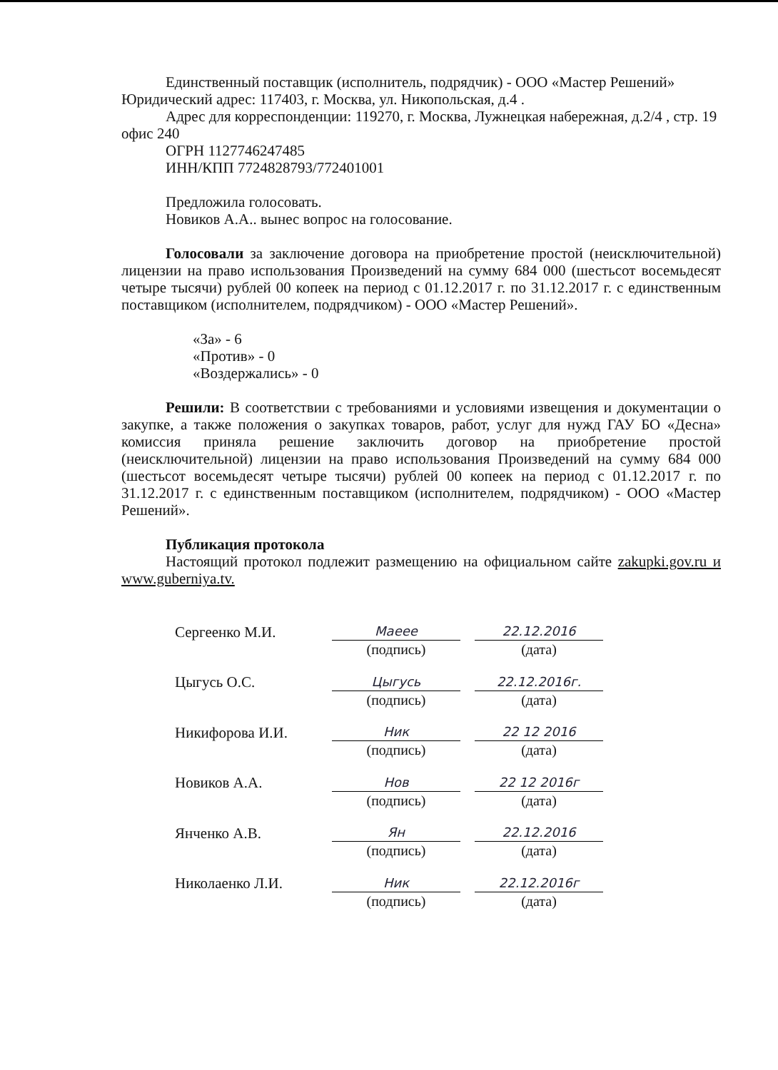Единственный поставщик (исполнитель, подрядчик) - ООО «Мастер Решений»
Юридический адрес: 117403, г. Москва, ул. Никопольская, д.4 .
Адрес для корреспонденции: 119270, г. Москва, Лужнецкая набережная, д.2/4 , стр. 19 офис 240
ОГРН 1127746247485
ИНН/КПП 7724828793/772401001
Предложила голосовать.
Новиков А.А.. вынес вопрос на голосование.
Голосовали за заключение договора на приобретение простой (неисключительной) лицензии на право использования Произведений на сумму 684 000 (шестьсот восемьдесят четыре тысячи) рублей 00 копеек на период с 01.12.2017 г. по 31.12.2017 г. с единственным поставщиком (исполнителем, подрядчиком) - ООО «Мастер Решений».
«За» - 6
«Против» - 0
«Воздержались» - 0
Решили: В соответствии с требованиями и условиями извещения и документации о закупке, а также положения о закупках товаров, работ, услуг для нужд ГАУ БО «Десна» комиссия приняла решение заключить договор на приобретение простой (неисключительной) лицензии на право использования Произведений на сумму 684 000 (шестьсот восемьдесят четыре тысячи) рублей 00 копеек на период с 01.12.2017 г. по 31.12.2017 г. с единственным поставщиком (исполнителем, подрядчиком) - ООО «Мастер Решений».
Публикация протокола
Настоящий протокол подлежит размещению на официальном сайте zakupki.gov.ru и www.guberniya.tv.
| Сергеенко М.И. | Maeee | | 22.12.2016 |
| | (подпись) | | (дата) |
| Цыгусь О.С. | Цыгусь | | 22.12.2016г. |
| | (подпись) | | (дата) |
| Никифорова И.И. | Ник | | 22 12 2016 |
| | (подпись) | | (дата) |
| Новиков А.А. | Нов | | 22 12 2016г |
| | (подпись) | | (дата) |
| Янченко А.В. | Ян | | 22.12.2016 |
| | (подпись) | | (дата) |
| Николаенко Л.И. | Ник | | 22.12.2016г |
| | (подпись) | | (дата) |